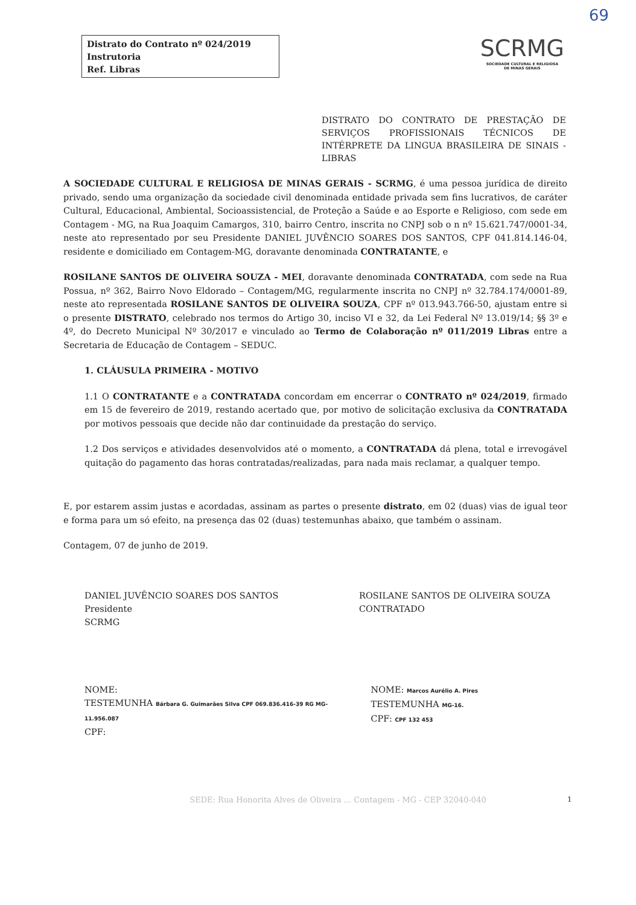69
Distrato do Contrato nº 024/2019
Instrutoria
Ref. Libras
SCRMG
SOCIEDADE CULTURAL E RELIGIOSA
DE MINAS GERAIS
DISTRATO DO CONTRATO DE PRESTAÇÃO DE SERVIÇOS PROFISSIONAIS TÉCNICOS DE INTÉRPRETE DA LINGUA BRASILEIRA DE SINAIS - LIBRAS
A SOCIEDADE CULTURAL E RELIGIOSA DE MINAS GERAIS - SCRMG, é uma pessoa jurídica de direito privado, sendo uma organização da sociedade civil denominada entidade privada sem fins lucrativos, de caráter Cultural, Educacional, Ambiental, Socioassistencial, de Proteção a Saúde e ao Esporte e Religioso, com sede em Contagem - MG, na Rua Joaquim Camargos, 310, bairro Centro, inscrita no CNPJ sob o n nº 15.621.747/0001-34, neste ato representado por seu Presidente DANIEL JUVÊNCIO SOARES DOS SANTOS, CPF 041.814.146-04, residente e domiciliado em Contagem-MG, doravante denominada CONTRATANTE, e
ROSILANE SANTOS DE OLIVEIRA SOUZA - MEI, doravante denominada CONTRATADA, com sede na Rua Possua, nº 362, Bairro Novo Eldorado – Contagem/MG, regularmente inscrita no CNPJ nº 32.784.174/0001-89, neste ato representada ROSILANE SANTOS DE OLIVEIRA SOUZA, CPF nº 013.943.766-50, ajustam entre si o presente DISTRATO, celebrado nos termos do Artigo 30, inciso VI e 32, da Lei Federal Nº 13.019/14; §§ 3º e 4º, do Decreto Municipal Nº 30/2017 e vinculado ao Termo de Colaboração nº 011/2019 Libras entre a Secretaria de Educação de Contagem – SEDUC.
1. CLÁUSULA PRIMEIRA - MOTIVO
1.1 O CONTRATANTE e a CONTRATADA concordam em encerrar o CONTRATO nº 024/2019, firmado em 15 de fevereiro de 2019, restando acertado que, por motivo de solicitação exclusiva da CONTRATADA por motivos pessoais que decide não dar continuidade da prestação do serviço.
1.2 Dos serviços e atividades desenvolvidos até o momento, a CONTRATADA dá plena, total e irrevogável quitação do pagamento das horas contratadas/realizadas, para nada mais reclamar, a qualquer tempo.
E, por estarem assim justas e acordadas, assinam as partes o presente distrato, em 02 (duas) vias de igual teor e forma para um só efeito, na presença das 02 (duas) testemunhas abaixo, que também o assinam.
Contagem, 07 de junho de 2019.
DANIEL JUVÊNCIO SOARES DOS SANTOS
Presidente
SCRMG
ROSILANE SANTOS DE OLIVEIRA SOUZA
CONTRATADO
NOME:
TESTEMUNHA Bárbara G. Guimarães Silva CPF 069.836.416-39 RG MG-11.956.087
CPF:
NOME: Marcos Aurélio A. Pires
TESTEMUNHA MG-16.
CPF: CPF 132 453
SEDE: Rua Honorita Alves de Oliveira ... Contagem - MG - CEP 32040-040 1